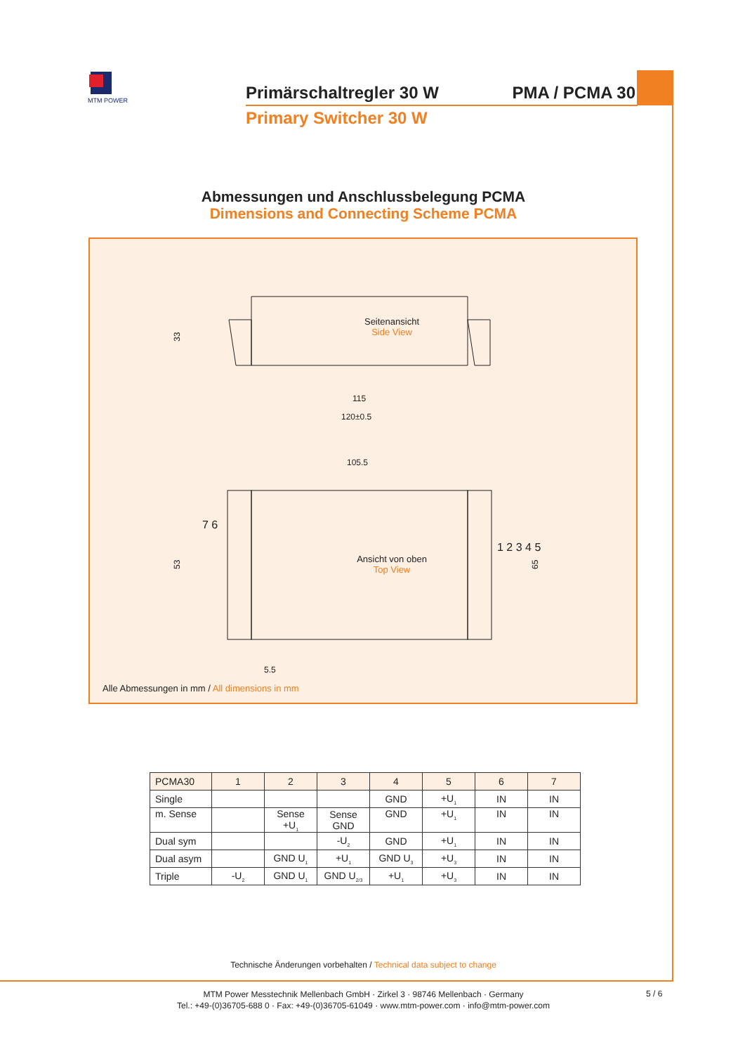MTM POWER
Primärschaltregler 30 W PMA / PCMA 30
Primary Switcher 30 W
Abmessungen und Anschlussbelegung PCMA
Dimensions and Connecting Scheme PCMA
115
120±0.5
105.5
5.5
33
53
65
Seitenansicht
Side View
Ansicht von oben
Top View
1 2 3 4 5
7 6
Alle Abmessungen in mm / All dimensions in mm
| PCMA30 | 1 | 2 | 3 | 4 | 5 | 6 | 7 |
| --- | --- | --- | --- | --- | --- | --- | --- |
| Single | | | | GND | +U<sub>1</sub> | IN | IN |
| m. Sense | | Sense +U<sub>1</sub> | Sense GND | GND | +U<sub>1</sub> | IN | IN |
| Dual sym | | | -U<sub>2</sub> | GND | +U<sub>1</sub> | IN | IN |
| Dual asym | | GND U<sub>1</sub> | +U<sub>1</sub> | GND U<sub>3</sub> | +U<sub>3</sub> | IN | IN |
| Triple | -U<sub>2</sub> | GND U<sub>1</sub> | GND U<sub>2/3</sub> | +U<sub>1</sub> | +U<sub>3</sub> | IN | IN |
Technische Änderungen vorbehalten / Technical data subject to change
MTM Power Messtechnik Mellenbach GmbH · Zirkel 3 · 98746 Mellenbach · Germany
Tel.: +49-(0)36705-688 0 · Fax: +49-(0)36705-61049 · www.mtm-power.com · info@mtm-power.com
5 / 6